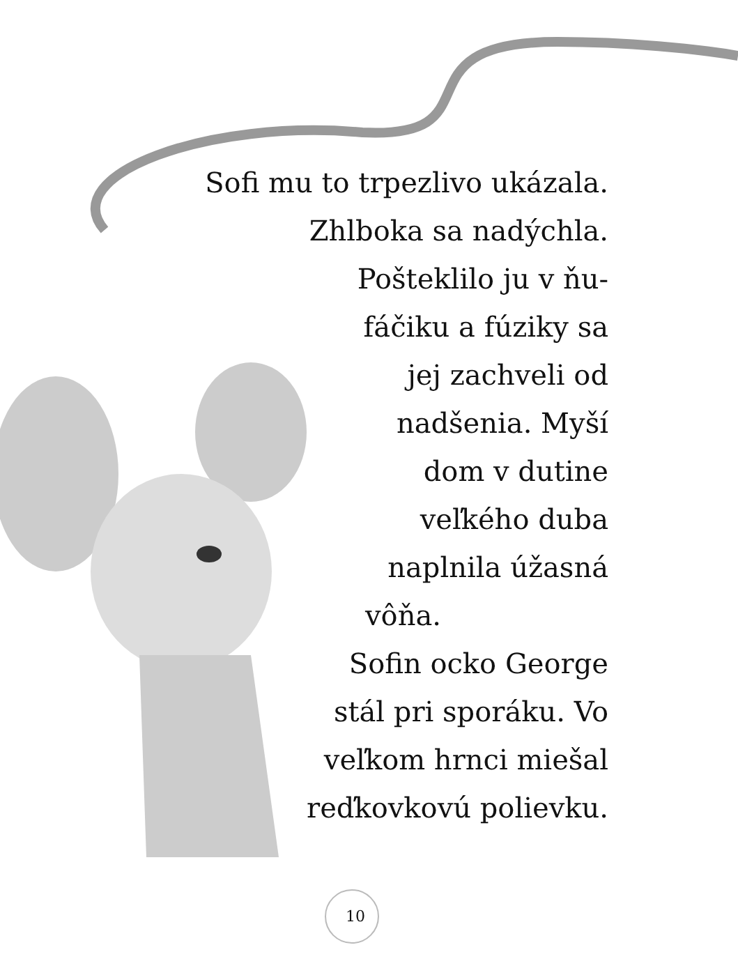Sofi mu to trpezlivo ukázala.
Zhlboka sa nadýchla.
Pošteklilo ju v ňu-
fáčiku a fúziky sa
jej zachveli od
nadšenia. Myší
dom v dutine
veľkého duba
naplnila úžasná
vôňa.
Sofin ocko George
stál pri sporáku. Vo
veľkom hrnci miešal
reďkovkovú polievku.
10